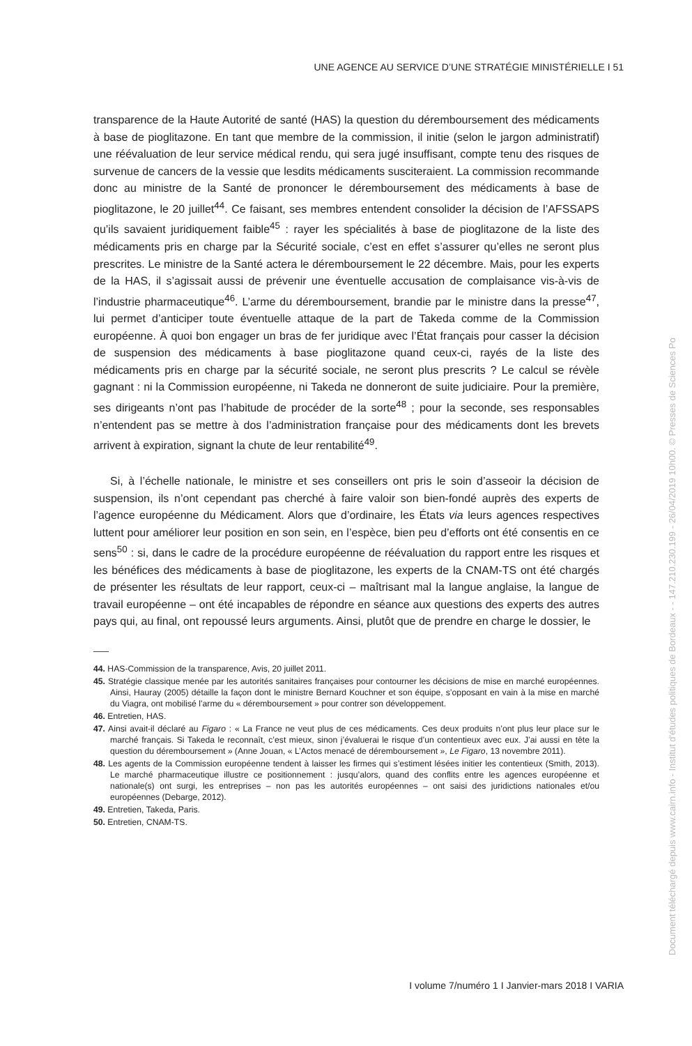UNE AGENCE AU SERVICE D’UNE STRATÉGIE MINISTÉRIELLE I 51
transparence de la Haute Autorité de santé (HAS) la question du déremboursement des médicaments à base de pioglitazone. En tant que membre de la commission, il initie (selon le jargon administratif) une réévaluation de leur service médical rendu, qui sera jugé insuffisant, compte tenu des risques de survenue de cancers de la vessie que lesdits médicaments susciteraient. La commission recommande donc au ministre de la Santé de prononcer le déremboursement des médicaments à base de pioglitazone, le 20 juillet<sup>44</sup>. Ce faisant, ses membres entendent consolider la décision de l’AFSSAPS qu’ils savaient juridiquement faible<sup>45</sup> : rayer les spécialités à base de pioglitazone de la liste des médicaments pris en charge par la Sécurité sociale, c’est en effet s’assurer qu’elles ne seront plus prescrites. Le ministre de la Santé actera le déremboursement le 22 décembre. Mais, pour les experts de la HAS, il s’agissait aussi de prévenir une éventuelle accusation de complaisance vis-à-vis de l’industrie pharmaceutique<sup>46</sup>. L’arme du déremboursement, brandie par le ministre dans la presse<sup>47</sup>, lui permet d’anticiper toute éventuelle attaque de la part de Takeda comme de la Commission européenne. À quoi bon engager un bras de fer juridique avec l’État français pour casser la décision de suspension des médicaments à base pioglitazone quand ceux-ci, rayés de la liste des médicaments pris en charge par la sécurité sociale, ne seront plus prescrits ? Le calcul se révèle gagnant : ni la Commission européenne, ni Takeda ne donneront de suite judiciaire. Pour la première, ses dirigeants n’ont pas l’habitude de procéder de la sorte<sup>48</sup> ; pour la seconde, ses responsables n’entendent pas se mettre à dos l’administration française pour des médicaments dont les brevets arrivent à expiration, signant la chute de leur rentabilité<sup>49</sup>.
Si, à l’échelle nationale, le ministre et ses conseillers ont pris le soin d’asseoir la décision de suspension, ils n’ont cependant pas cherché à faire valoir son bien-fondé auprès des experts de l’agence européenne du Médicament. Alors que d’ordinaire, les États via leurs agences respectives luttent pour améliorer leur position en son sein, en l’espèce, bien peu d’efforts ont été consentis en ce sens<sup>50</sup> : si, dans le cadre de la procédure européenne de réévaluation du rapport entre les risques et les bénéfices des médicaments à base de pioglitazone, les experts de la CNAM-TS ont été chargés de présenter les résultats de leur rapport, ceux-ci – maîtrisant mal la langue anglaise, la langue de travail européenne – ont été incapables de répondre en séance aux questions des experts des autres pays qui, au final, ont repoussé leurs arguments. Ainsi, plutôt que de prendre en charge le dossier, le
44. HAS-Commission de la transparence, Avis, 20 juillet 2011.
45. Stratégie classique menée par les autorités sanitaires françaises pour contourner les décisions de mise en marché européennes. Ainsi, Hauray (2005) détaille la façon dont le ministre Bernard Kouchner et son équipe, s’opposant en vain à la mise en marché du Viagra, ont mobilisé l’arme du « déremboursement » pour contrer son développement.
46. Entretien, HAS.
47. Ainsi avait-il déclaré au Figaro : « La France ne veut plus de ces médicaments. Ces deux produits n’ont plus leur place sur le marché français. Si Takeda le reconnaît, c’est mieux, sinon j’évaluerai le risque d’un contentieux avec eux. J’ai aussi en tête la question du déremboursement » (Anne Jouan, « L’Actos menacé de déremboursement », Le Figaro, 13 novembre 2011).
48. Les agents de la Commission européenne tendent à laisser les firmes qui s’estiment lésées initier les contentieux (Smith, 2013). Le marché pharmaceutique illustre ce positionnement : jusqu’alors, quand des conflits entre les agences européenne et nationale(s) ont surgi, les entreprises – non pas les autorités européennes – ont saisi des juridictions nationales et/ou européennes (Debarge, 2012).
49. Entretien, Takeda, Paris.
50. Entretien, CNAM-TS.
I volume 7/numéro 1 I Janvier-mars 2018 I VARIA
Document téléchargé depuis www.cairn.info - Institut d'études politiques de Bordeaux - - 147.210.230.199 - 26/04/2019 10h00. © Presses de Sciences Po